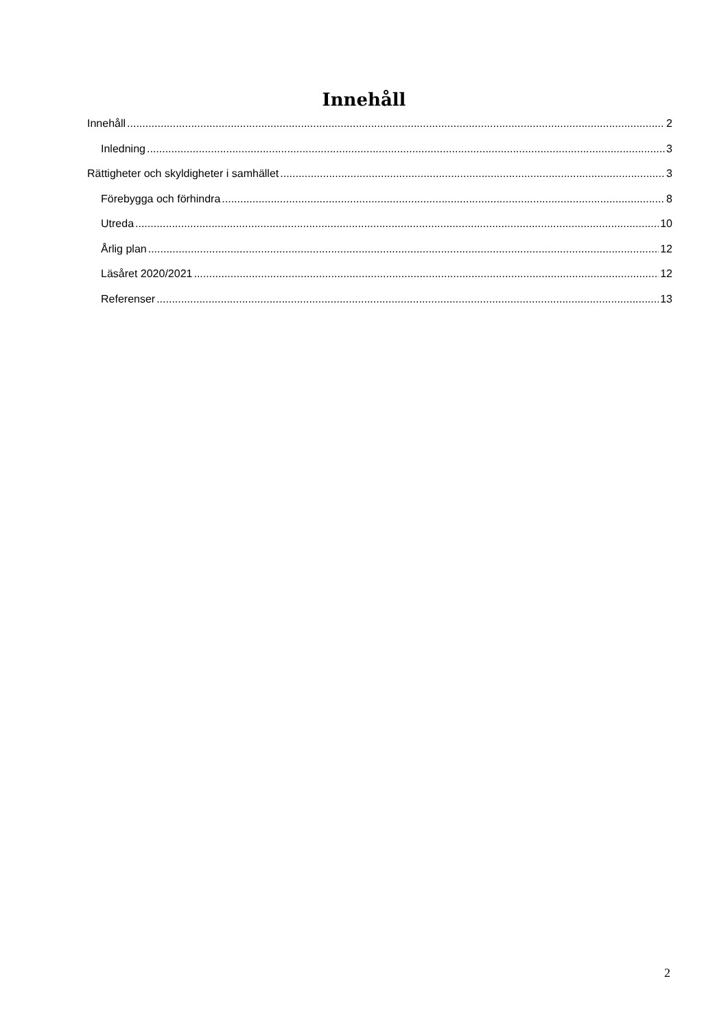Innehåll
Innehåll 2
Inledning 3
Rättigheter och skyldigheter i samhället 3
Förebygga och förhindra 8
Utreda 10
Årlig plan 12
Läsåret 2020/2021 12
Referenser 13
2